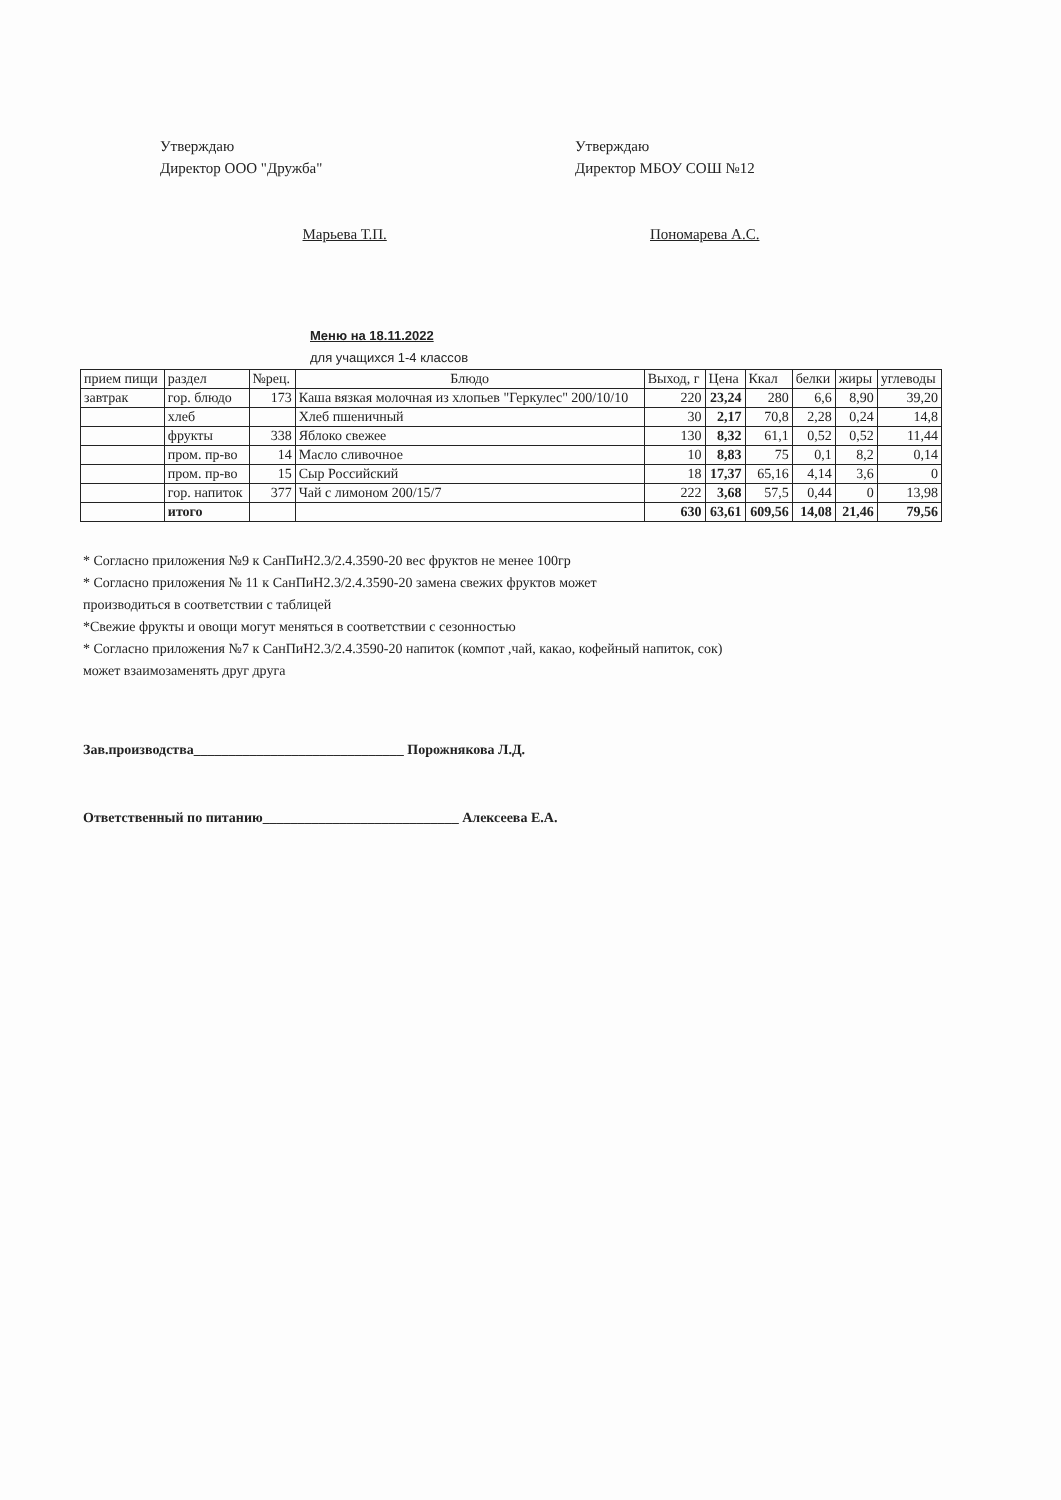Утверждаю
Директор ООО "Дружба"
Марьева Т.П.
Утверждаю
Директор МБОУ СОШ №12
Пономарева А.С.
Меню на 18.11.2022
для учащихся 1-4 классов
| прием пищи | раздел | №рец. | Блюдо | Выход, г | Цена | Ккал | белки | жиры | углеводы |
| --- | --- | --- | --- | --- | --- | --- | --- | --- | --- |
| завтрак | гор. блюдо | 173 | Каша вязкая молочная из хлопьев "Геркулес" 200/10/10 | 220 | 23,24 | 280 | 6,6 | 8,90 | 39,20 |
| | хлеб | | Хлеб пшеничный | 30 | 2,17 | 70,8 | 2,28 | 0,24 | 14,8 |
| | фрукты | 338 | Яблоко свежее | 130 | 8,32 | 61,1 | 0,52 | 0,52 | 11,44 |
| | пром. пр-во | 14 | Масло сливочное | 10 | 8,83 | 75 | 0,1 | 8,2 | 0,14 |
| | пром. пр-во | 15 | Сыр Российский | 18 | 17,37 | 65,16 | 4,14 | 3,6 | 0 |
| | гор. напиток | 377 | Чай с лимоном 200/15/7 | 222 | 3,68 | 57,5 | 0,44 | 0 | 13,98 |
| | итого | | | 630 | 63,61 | 609,56 | 14,08 | 21,46 | 79,56 |
* Согласно приложения №9 к СанПиН2.3/2.4.3590-20 вес фруктов не менее 100гр
* Согласно приложения № 11 к СанПиН2.3/2.4.3590-20 замена свежих фруктов может
производиться в соответствии с таблицей
*Свежие фрукты и овощи могут меняться в соответствии с сезонностью
* Согласно приложения №7 к СанПиН2.3/2.4.3590-20 напиток (компот ,чай, какао, кофейный напиток, сок)
может взаимозаменять друг друга
Зав.производства______________________________ Порожнякова Л.Д.
Ответственный по питанию____________________________ Алексеева Е.А.